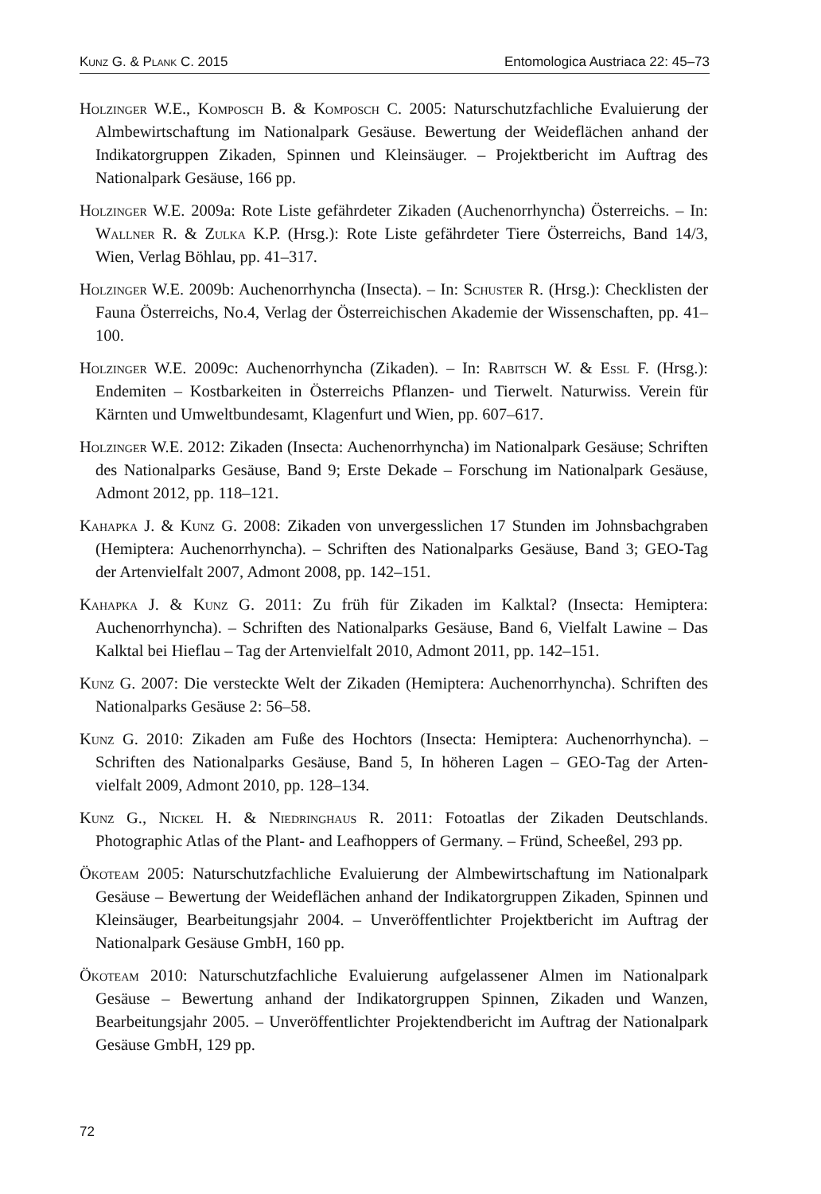Kunz G. & Plank C. 2015 Entomologica Austriaca 22: 45–73
Holzinger W.E., Komposch B. & Komposch C. 2005: Naturschutzfachliche Evaluierung der Almbewirtschaftung im Nationalpark Gesäuse. Bewertung der Weideflächen anhand der Indikatorgruppen Zikaden, Spinnen und Kleinsäuger. – Projektbericht im Auftrag des Nationalpark Gesäuse, 166 pp.
Holzinger W.E. 2009a: Rote Liste gefährdeter Zikaden (Auchenorrhyncha) Österreichs. – In: Wallner R. & Zulka K.P. (Hrsg.): Rote Liste gefährdeter Tiere Österreichs, Band 14/3, Wien, Verlag Böhlau, pp. 41–317.
Holzinger W.E. 2009b: Auchenorrhyncha (Insecta). – In: Schuster R. (Hrsg.): Checklisten der Fauna Österreichs, No.4, Verlag der Österreichischen Akademie der Wissenschaften, pp. 41–100.
Holzinger W.E. 2009c: Auchenorrhyncha (Zikaden). – In: Rabitsch W. & Essl F. (Hrsg.): Endemiten – Kostbarkeiten in Österreichs Pflanzen- und Tierwelt. Naturwiss. Verein für Kärnten und Umweltbundesamt, Klagenfurt und Wien, pp. 607–617.
Holzinger W.E. 2012: Zikaden (Insecta: Auchenorrhyncha) im Nationalpark Gesäuse; Schriften des Nationalparks Gesäuse, Band 9; Erste Dekade – Forschung im Nationalpark Gesäuse, Admont 2012, pp. 118–121.
Kahapka J. & Kunz G. 2008: Zikaden von unvergesslichen 17 Stunden im Johnsbachgraben (Hemiptera: Auchenorrhyncha). – Schriften des Nationalparks Gesäuse, Band 3; GEO-Tag der Artenvielfalt 2007, Admont 2008, pp. 142–151.
Kahapka J. & Kunz G. 2011: Zu früh für Zikaden im Kalktal? (Insecta: Hemiptera: Auchenorrhyncha). – Schriften des Nationalparks Gesäuse, Band 6, Vielfalt Lawine – Das Kalktal bei Hieflau – Tag der Artenvielfalt 2010, Admont 2011, pp. 142–151.
Kunz G. 2007: Die versteckte Welt der Zikaden (Hemiptera: Auchenorrhyncha). Schriften des Nationalparks Gesäuse 2: 56–58.
Kunz G. 2010: Zikaden am Fuße des Hochtors (Insecta: Hemiptera: Auchenorrhyncha). – Schriften des Nationalparks Gesäuse, Band 5, In höheren Lagen – GEO-Tag der Arten-vielfalt 2009, Admont 2010, pp. 128–134.
Kunz G., Nickel H. & Niedringhaus R. 2011: Fotoatlas der Zikaden Deutschlands. Photographic Atlas of the Plant- and Leafhoppers of Germany. – Fründ, Scheeßel, 293 pp.
Ökoteam 2005: Naturschutzfachliche Evaluierung der Almbewirtschaftung im Nationalpark Gesäuse – Bewertung der Weideflächen anhand der Indikatorgruppen Zikaden, Spinnen und Kleinsäuger, Bearbeitungsjahr 2004. – Unveröffentlichter Projektbericht im Auftrag der Nationalpark Gesäuse GmbH, 160 pp.
Ökoteam 2010: Naturschutzfachliche Evaluierung aufgelassener Almen im Nationalpark Gesäuse – Bewertung anhand der Indikatorgruppen Spinnen, Zikaden und Wanzen, Bearbeitungsjahr 2005. – Unveröffentlichter Projektendbericht im Auftrag der Nationalpark Gesäuse GmbH, 129 pp.
72